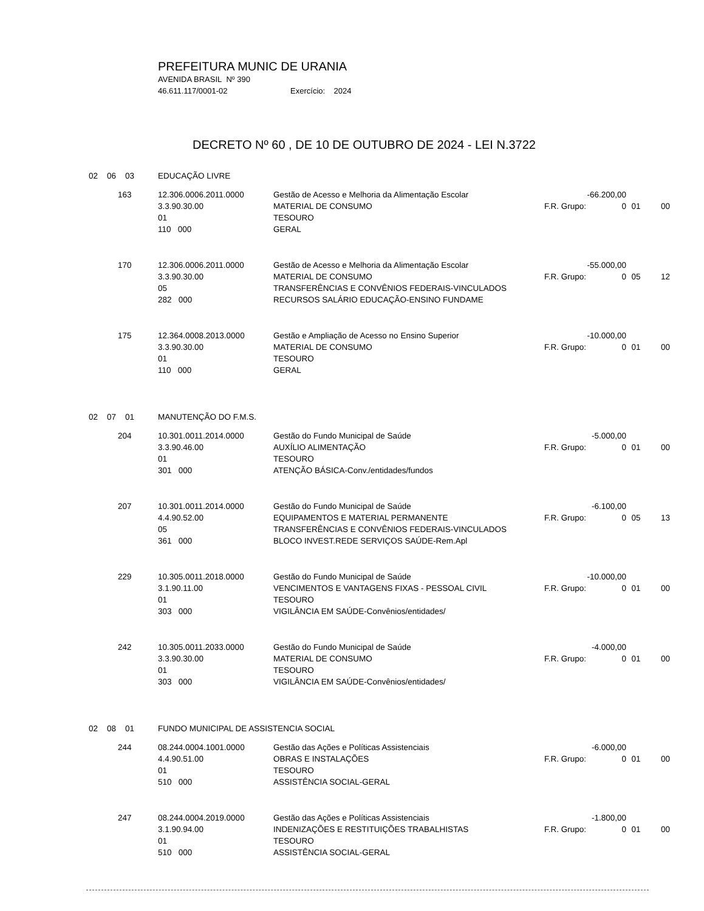PREFEITURA MUNIC DE URANIA
AVENIDA BRASIL Nº 390
46.611.117/0001-02 Exercício: 2024
DECRETO Nº 60 , DE 10 DE OUTUBRO DE 2024 - LEI N.3722
| 02 06 03 | EDUCAÇÃO LIVRE | | | | | |
| 163 | 12.306.0006.2011.0000 | Gestão de Acesso e Melhoria da Alimentação Escolar | -66.200,00 | | | |
| | 3.3.90.30.00 | MATERIAL DE CONSUMO | F.R. Grupo: | 0 | 01 | 00 |
| | 01 | TESOURO | | | | |
| | 110 000 | GERAL | | | | |
| 170 | 12.306.0006.2011.0000 | Gestão de Acesso e Melhoria da Alimentação Escolar | -55.000,00 | | | |
| | 3.3.90.30.00 | MATERIAL DE CONSUMO | F.R. Grupo: | 0 | 05 | 12 |
| | 05 | TRANSFERÊNCIAS E CONVÊNIOS FEDERAIS-VINCULADOS | | | | |
| | 282 000 | RECURSOS SALÁRIO EDUCAÇÃO-ENSINO FUNDAME | | | | |
| 175 | 12.364.0008.2013.0000 | Gestão e Ampliação de Acesso no Ensino Superior | -10.000,00 | | | |
| | 3.3.90.30.00 | MATERIAL DE CONSUMO | F.R. Grupo: | 0 | 01 | 00 |
| | 01 | TESOURO | | | | |
| | 110 000 | GERAL | | | | |
| 02 07 01 | MANUTENÇÃO DO F.M.S. | | | | | |
| 204 | 10.301.0011.2014.0000 | Gestão do Fundo Municipal de Saúde | -5.000,00 | | | |
| | 3.3.90.46.00 | AUXÍLIO ALIMENTAÇÃO | F.R. Grupo: | 0 | 01 | 00 |
| | 01 | TESOURO | | | | |
| | 301 000 | ATENÇÃO BÁSICA-Conv./entidades/fundos | | | | |
| 207 | 10.301.0011.2014.0000 | Gestão do Fundo Municipal de Saúde | -6.100,00 | | | |
| | 4.4.90.52.00 | EQUIPAMENTOS E MATERIAL PERMANENTE | F.R. Grupo: | 0 | 05 | 13 |
| | 05 | TRANSFERÊNCIAS E CONVÊNIOS FEDERAIS-VINCULADOS | | | | |
| | 361 000 | BLOCO INVEST.REDE SERVIÇOS SAÚDE-Rem.Apl | | | | |
| 229 | 10.305.0011.2018.0000 | Gestão do Fundo Municipal de Saúde | -10.000,00 | | | |
| | 3.1.90.11.00 | VENCIMENTOS E VANTAGENS FIXAS - PESSOAL CIVIL | F.R. Grupo: | 0 | 01 | 00 |
| | 01 | TESOURO | | | | |
| | 303 000 | VIGILÂNCIA EM SAÚDE-Convênios/entidades/ | | | | |
| 242 | 10.305.0011.2033.0000 | Gestão do Fundo Municipal de Saúde | -4.000,00 | | | |
| | 3.3.90.30.00 | MATERIAL DE CONSUMO | F.R. Grupo: | 0 | 01 | 00 |
| | 01 | TESOURO | | | | |
| | 303 000 | VIGILÂNCIA EM SAÚDE-Convênios/entidades/ | | | | |
| 02 08 01 | FUNDO MUNICIPAL DE ASSISTENCIA SOCIAL | | | | | |
| 244 | 08.244.0004.1001.0000 | Gestão das Ações e Políticas Assistenciais | -6.000,00 | | | |
| | 4.4.90.51.00 | OBRAS E INSTALAÇÕES | F.R. Grupo: | 0 | 01 | 00 |
| | 01 | TESOURO | | | | |
| | 510 000 | ASSISTÊNCIA SOCIAL-GERAL | | | | |
| 247 | 08.244.0004.2019.0000 | Gestão das Ações e Políticas Assistenciais | -1.800,00 | | | |
| | 3.1.90.94.00 | INDENIZAÇÕES E RESTITUIÇÕES TRABALHISTAS | F.R. Grupo: | 0 | 01 | 00 |
| | 01 | TESOURO | | | | |
| | 510 000 | ASSISTÊNCIA SOCIAL-GERAL | | | | |